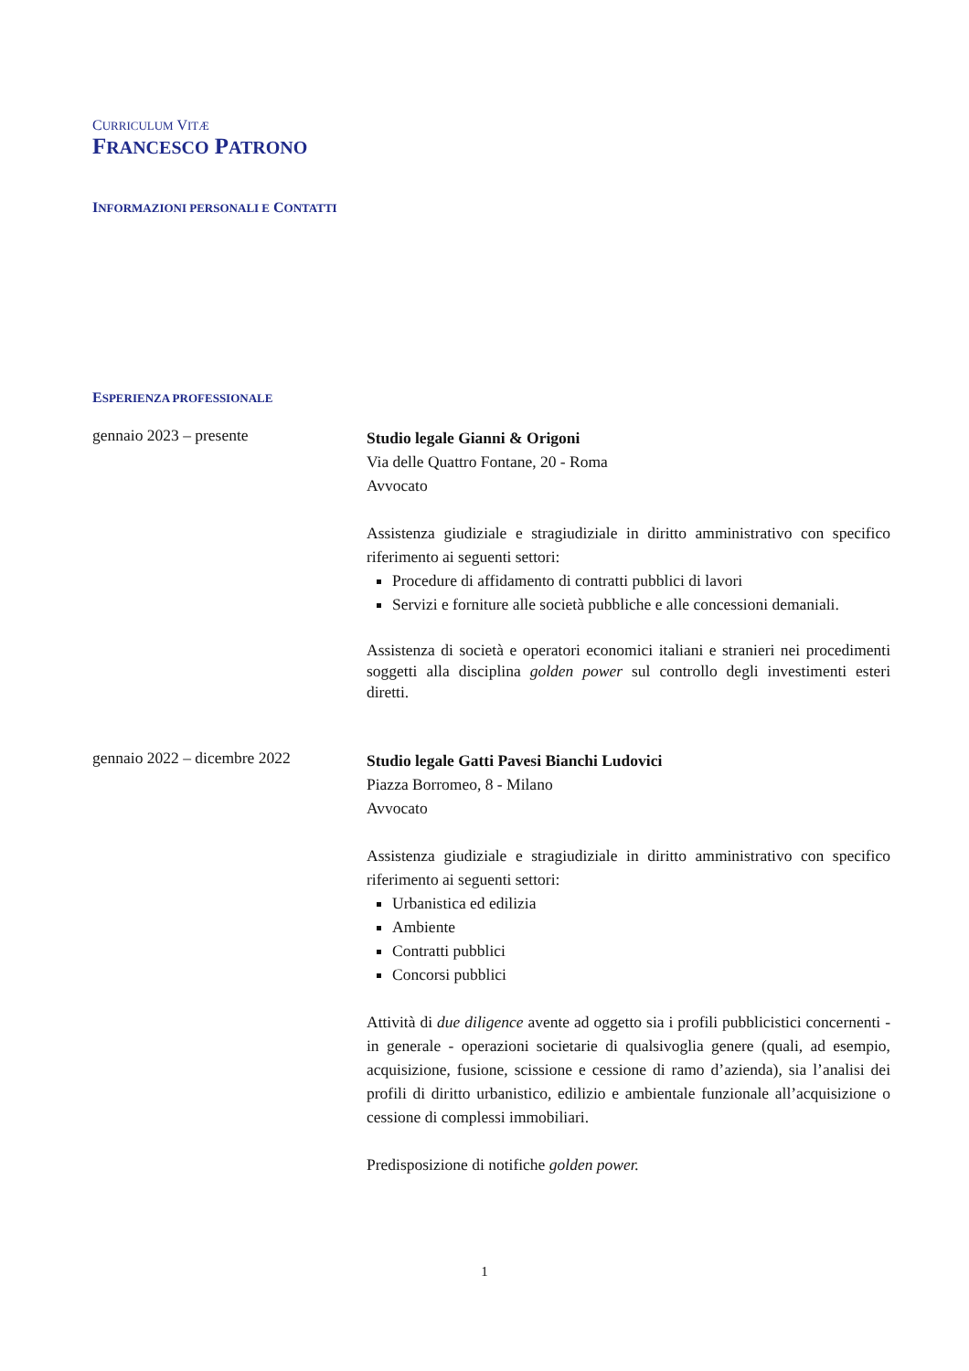CURRICULUM VITÆ
FRANCESCO PATRONO
INFORMAZIONI PERSONALI E CONTATTI
ESPERIENZA PROFESSIONALE
gennaio 2023 – presente
Studio legale Gianni & Origoni
Via delle Quattro Fontane, 20 - Roma
Avvocato
Assistenza giudiziale e stragiudiziale in diritto amministrativo con specifico riferimento ai seguenti settori:
Procedure di affidamento di contratti pubblici di lavori
Servizi e forniture alle società pubbliche e alle concessioni demaniali.
Assistenza di società e operatori economici italiani e stranieri nei procedimenti soggetti alla disciplina golden power sul controllo degli investimenti esteri diretti.
gennaio 2022 – dicembre 2022
Studio legale Gatti Pavesi Bianchi Ludovici
Piazza Borromeo, 8 - Milano
Avvocato
Assistenza giudiziale e stragiudiziale in diritto amministrativo con specifico riferimento ai seguenti settori:
Urbanistica ed edilizia
Ambiente
Contratti pubblici
Concorsi pubblici
Attività di due diligence avente ad oggetto sia i profili pubblicistici concernenti - in generale - operazioni societarie di qualsivoglia genere (quali, ad esempio, acquisizione, fusione, scissione e cessione di ramo d’azienda), sia l’analisi dei profili di diritto urbanistico, edilizio e ambientale funzionale all’acquisizione o cessione di complessi immobiliari.
Predisposizione di notifiche golden power.
1